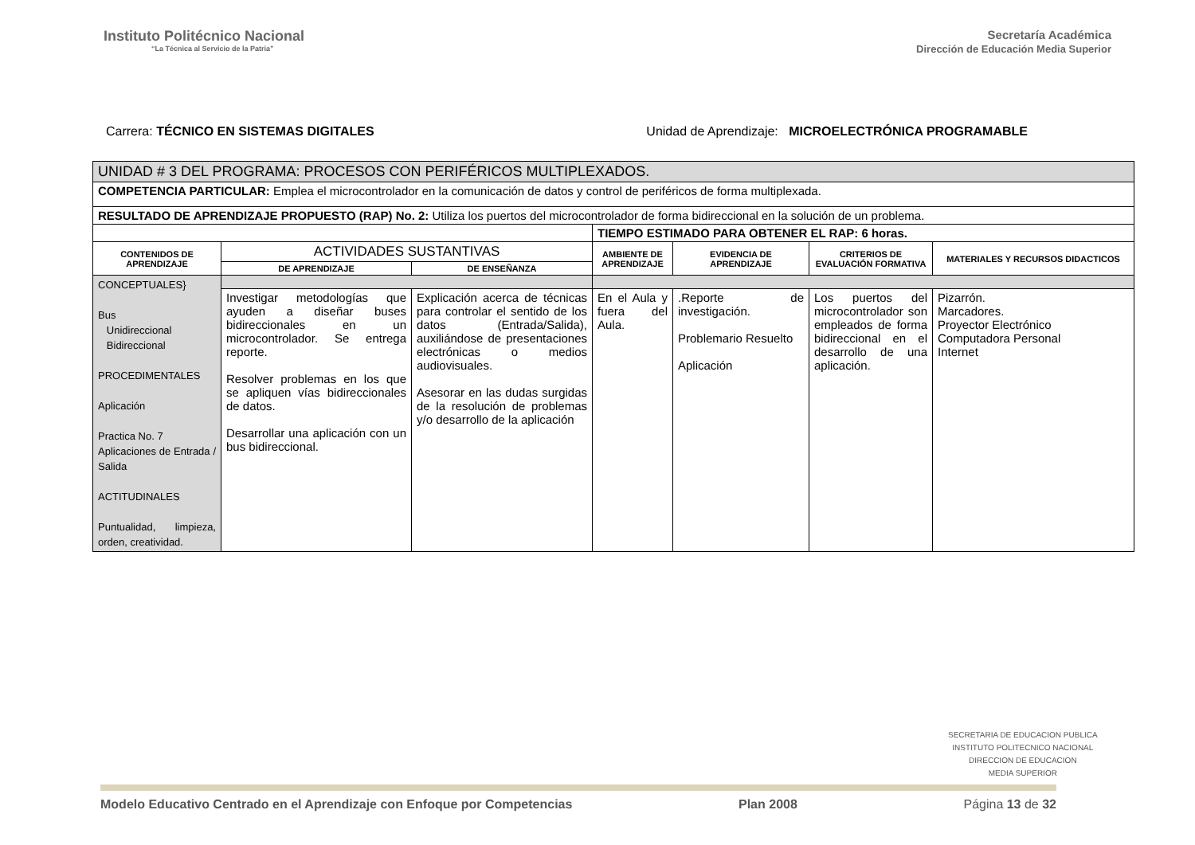Instituto Politécnico Nacional
“La Técnica al Servicio de la Patria”
Secretaría Académica
Dirección de Educación Media Superior
Carrera: TÉCNICO EN SISTEMAS DIGITALES
Unidad de Aprendizaje: MICROELECTRÓNICA PROGRAMABLE
| UNIDAD # 3 DEL PROGRAMA: PROCESOS CON PERIFÉRICOS MULTIPLEXADOS. | | | | | | |
| COMPETENCIA PARTICULAR: Emplea el microcontrolador en la comunicación de datos y control de periféricos de forma multiplexada. | | | | | | |
| RESULTADO DE APRENDIZAJE PROPUESTO (RAP) No. 2: Utiliza los puertos del microcontrolador de forma bidireccional en la solución de un problema. | | | | | | |
| | | | TIEMPO ESTIMADO PARA OBTENER EL RAP: 6 horas. | | | |
| CONTENIDOS DE APRENDIZAJE | ACTIVIDADES SUSTANTIVAS | | AMBIENTE DE APRENDIZAJE | EVIDENCIA DE APRENDIZAJE | CRITERIOS DE EVALUACIÓN FORMATIVA | MATERIALES Y RECURSOS DIDACTICOS |
| | DE APRENDIZAJE | DE ENSEÑANZA | | | | |
| CONCEPTUALES} Bus Unidireccional Bidireccional PROCEDIMENTALES Aplicación Practica No. 7 Aplicaciones de Entrada / Salida ACTITUDINALES Puntualidad, limpieza, orden, creatividad. | | | | | | |
| | Investigar metodologías que ayuden a diseñar buses bidireccionales en un microcontrolador. Se entrega reporte. Resolver problemas en los que se apliquen vías bidireccionales de datos. Desarrollar una aplicación con un bus bidireccional. | Explicación acerca de técnicas para controlar el sentido de los datos (Entrada/Salida), auxiliándose de presentaciones electrónicas o medios audiovisuales. Asesorar en las dudas surgidas de la resolución de problemas y/o desarrollo de la aplicación | En el Aula y fuera del Aula. | .Reporte de investigación. Problemario Resuelto Aplicación | Los puertos del microcontrolador son empleados de forma bidireccional en el desarrollo de una aplicación. | Pizarrón. Marcadores. Proyector Electrónico Computadora Personal Internet |
SECRETARIA DE EDUCACION PUBLICA
INSTITUTO POLITECNICO NACIONAL
DIRECCION DE EDUCACION
MEDIA SUPERIOR
Modelo Educativo Centrado en el Aprendizaje con Enfoque por Competencias Plan 2008 Página 13 de 32